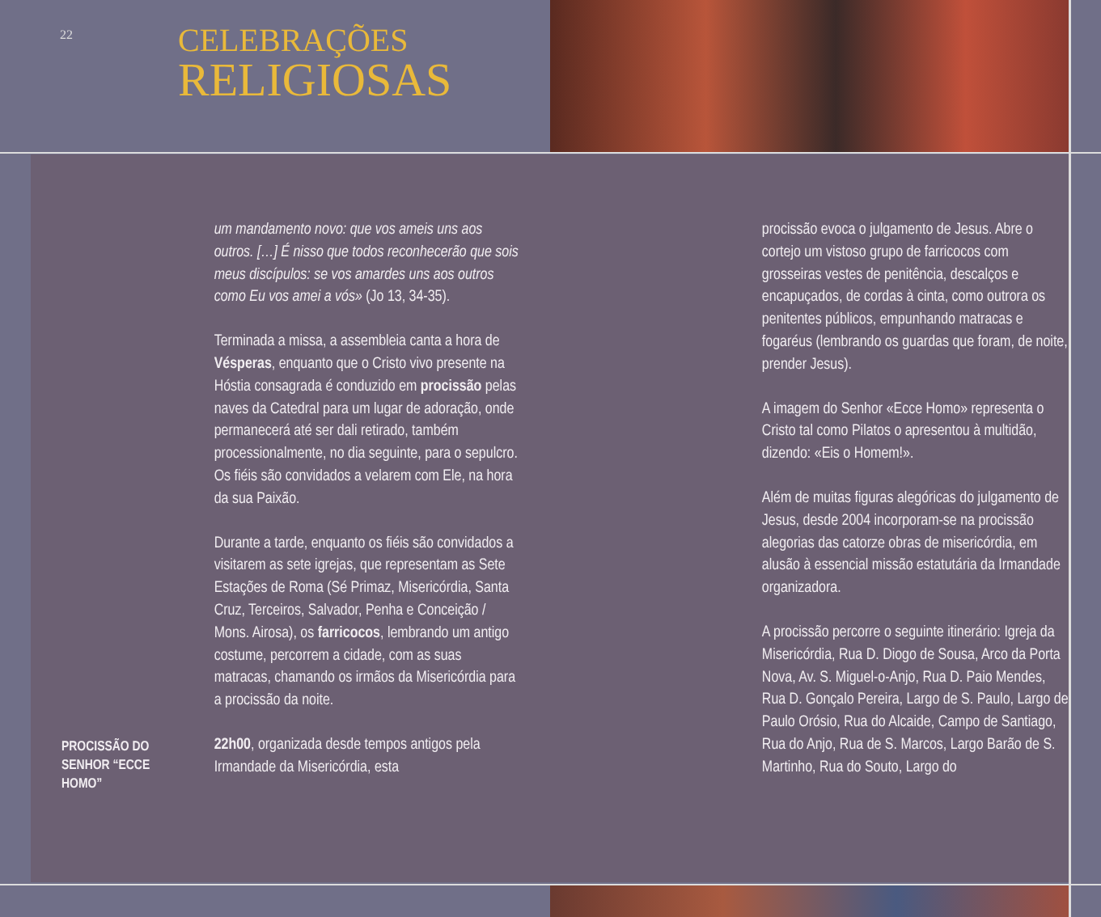22
CELEBRAÇÕES
RELIGIOSAS
PROCISSÃO DO SENHOR “ECCE HOMO”
um mandamento novo: que vos ameis uns aos outros. […] É nisso que todos reconhecerão que sois meus discípulos: se vos amardes uns aos outros como Eu vos amei a vós» (Jo 13, 34-35).
Terminada a missa, a assembleia canta a hora de Vésperas, enquanto que o Cristo vivo presente na Hóstia consagrada é conduzido em procissão pelas naves da Catedral para um lugar de adoração, onde permanecerá até ser dali retirado, também processionalmente, no dia seguinte, para o sepulcro. Os fiéis são convidados a velarem com Ele, na hora da sua Paixão.
Durante a tarde, enquanto os fiéis são convidados a visitarem as sete igrejas, que representam as Sete Estações de Roma (Sé Primaz, Misericórdia, Santa Cruz, Terceiros, Salvador, Penha e Conceição / Mons. Airosa), os farricocos, lembrando um antigo costume, percorrem a cidade, com as suas matracas, chamando os irmãos da Misericórdia para a procissão da noite.
22h00, organizada desde tempos antigos pela Irmandade da Misericórdia, esta
procissão evoca o julgamento de Jesus. Abre o cortejo um vistoso grupo de farricocos com grosseiras vestes de penitência, descalços e encapuçados, de cordas à cinta, como outrora os penitentes públicos, empunhando matracas e fogaréus (lembrando os guardas que foram, de noite, prender Jesus).
A imagem do Senhor «Ecce Homo» representa o Cristo tal como Pilatos o apresentou à multidão, dizendo: «Eis o Homem!».
Além de muitas figuras alegóricas do julgamento de Jesus, desde 2004 incorporam-se na procissão alegorias das catorze obras de misericórdia, em alusão à essencial missão estatutária da Irmandade organizadora.
A procissão percorre o seguinte itinerário: Igreja da Misericórdia, Rua D. Diogo de Sousa, Arco da Porta Nova, Av. S. Miguel-o-Anjo, Rua D. Paio Mendes, Rua D. Gonçalo Pereira, Largo de S. Paulo, Largo de Paulo Orósio, Rua do Alcaide, Campo de Santiago, Rua do Anjo, Rua de S. Marcos, Largo Barão de S. Martinho, Rua do Souto, Largo do